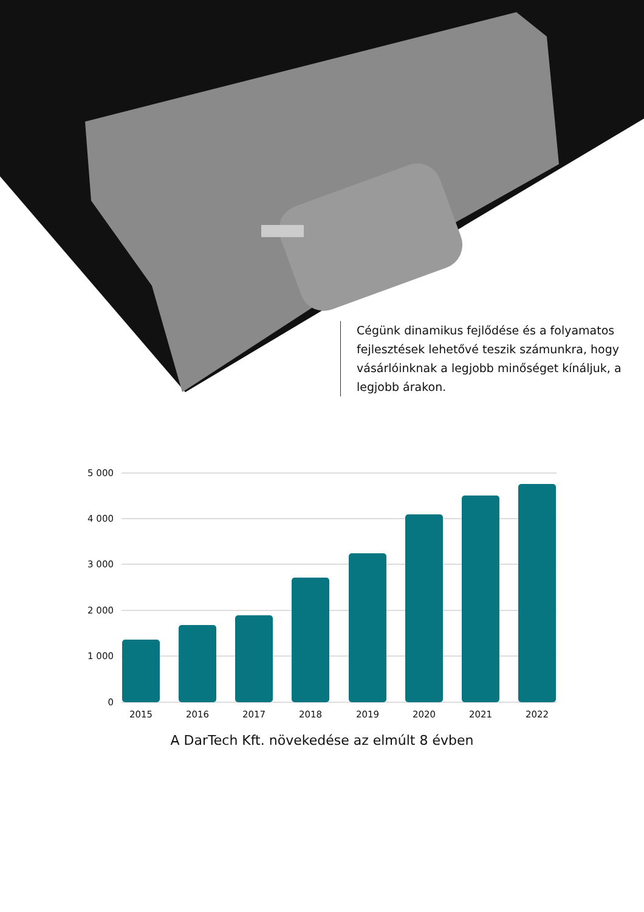Cégünk dinamikus fejlődése és a folyamatos fejlesztések lehetővé teszik számunkra, hogy vásárlóinknak a legjobb minőséget kínáljuk, a legjobb árakon.
5 000
4 000
3 000
2 000
1 000
0
2015
2016
2017
2018
2019
2020
2021
2022
A DarTech Kft. növekedése az elmúlt 8 évben